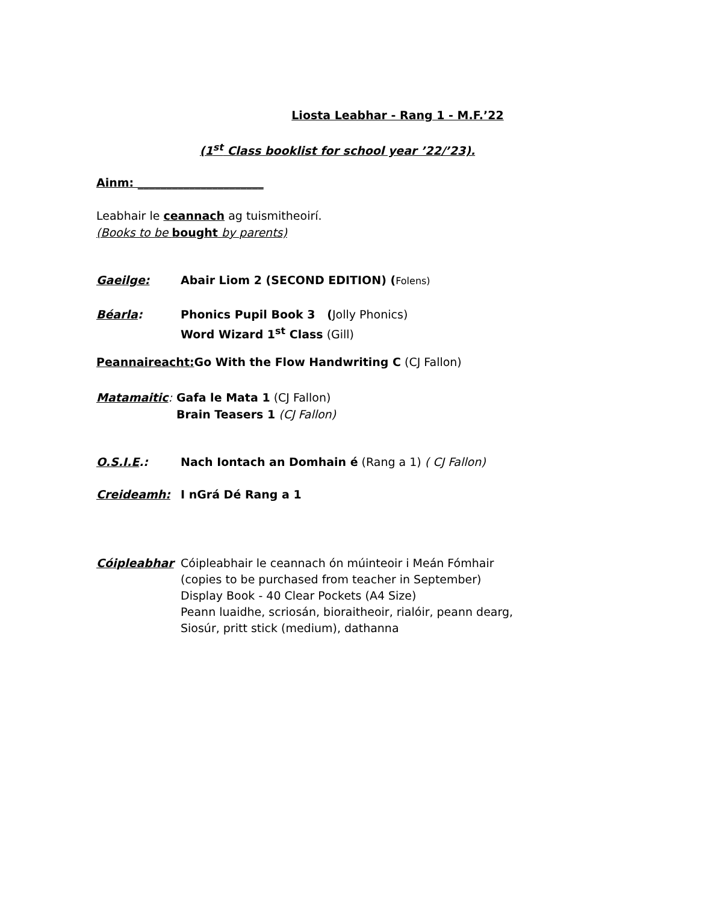Liosta Leabhar - Rang 1 - M.F.’22
(1<sup>st</sup> Class booklist for school year ’22/’23).
Ainm: ______________________
Leabhair le ceannach ag tuismitheoirí.
(Books to be bought by parents)
Gaeilge: Abair Liom 2 (SECOND EDITION) (Folens)
Béarla: Phonics Pupil Book 3 (Jolly Phonics)
Word Wizard 1<sup>st</sup> Class (Gill)
Peannaireacht: Go With the Flow Handwriting C (CJ Fallon)
Matamaitic: Gafa le Mata 1 (CJ Fallon)
Brain Teasers 1 (CJ Fallon)
O.S.I.E.: Nach Iontach an Domhain é (Rang a 1) ( CJ Fallon)
Creideamh: I nGrá Dé Rang a 1
Cóipleabhar Cóipleabhair le ceannach ón múinteoir i Meán Fómhair
(copies to be purchased from teacher in September)
Display Book - 40 Clear Pockets (A4 Size)
Peann luaidhe, scriosán, bioraitheoir, rialóir, peann dearg,
Siosúr, pritt stick (medium), dathanna